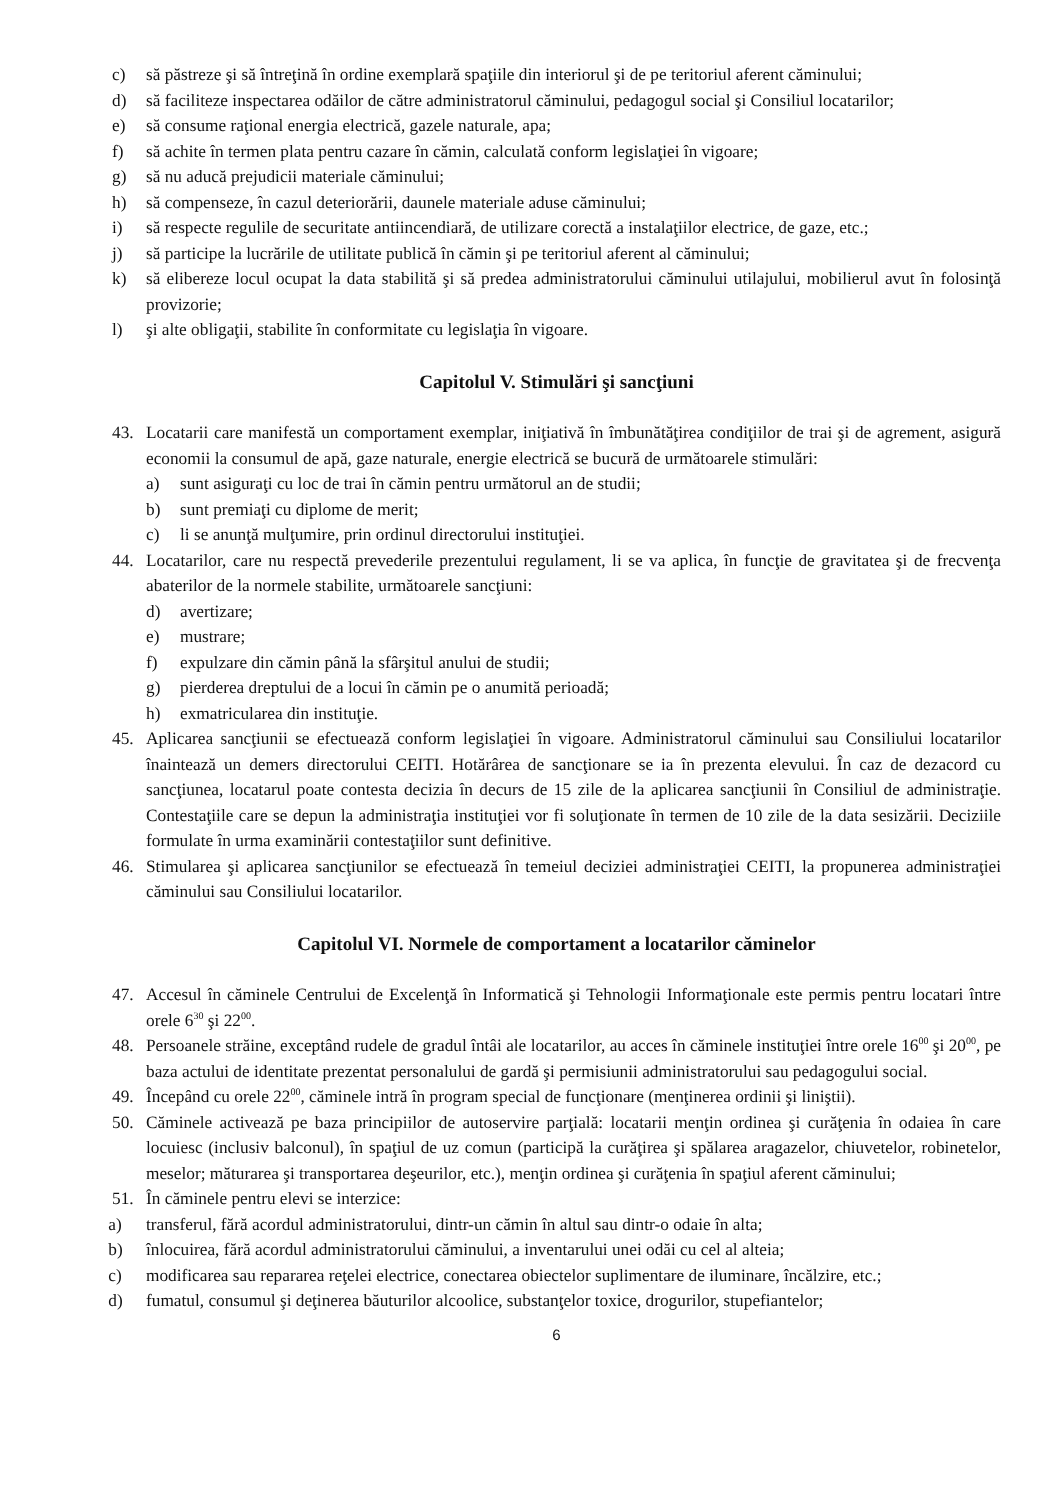c) să păstreze şi să întreţină în ordine exemplară spaţiile din interiorul şi de pe teritoriul aferent căminului;
d) să faciliteze inspectarea odăilor de către administratorul căminului, pedagogul social şi Consiliul locatarilor;
e) să consume raţional energia electrică, gazele naturale, apa;
f) să achite în termen plata pentru cazare în cămin, calculată conform legislaţiei în vigoare;
g) să nu aducă prejudicii materiale căminului;
h) să compenseze, în cazul deteriorării, daunele materiale aduse căminului;
i) să respecte regulile de securitate antiincendiară, de utilizare corectă a instalaţiilor electrice, de gaze, etc.;
j) să participe la lucrările de utilitate publică în cămin şi pe teritoriul aferent al căminului;
k) să elibereze locul ocupat la data stabilită şi să predea administratorului căminului utilajului, mobilierul avut în folosinţă provizorie;
l) şi alte obligaţii, stabilite în conformitate cu legislaţia în vigoare.
Capitolul V. Stimulări şi sancţiuni
43. Locatarii care manifestă un comportament exemplar, iniţiativă în îmbunătăţirea condiţiilor de trai şi de agrement, asigură economii la consumul de apă, gaze naturale, energie electrică se bucură de următoarele stimulări:
a) sunt asiguraţi cu loc de trai în cămin pentru următorul an de studii;
b) sunt premiaţi cu diplome de merit;
c) li se anunţă mulţumire, prin ordinul directorului instituţiei.
44. Locatarilor, care nu respectă prevederile prezentului regulament, li se va aplica, în funcţie de gravitatea şi de frecvenţa abaterilor de la normele stabilite, următoarele sancţiuni:
d) avertizare;
e) mustrare;
f) expulzare din cămin până la sfârşitul anului de studii;
g) pierderea dreptului de a locui în cămin pe o anumită perioadă;
h) exmatricularea din instituţie.
45. Aplicarea sancţiunii se efectuează conform legislaţiei în vigoare. Administratorul căminului sau Consiliului locatarilor înaintează un demers directorului CEITI. Hotărârea de sancţionare se ia în prezenta elevului. În caz de dezacord cu sancţiunea, locatarul poate contesta decizia în decurs de 15 zile de la aplicarea sancţiunii în Consiliul de administraţie. Contestaţiile care se depun la administraţia instituţiei vor fi soluţionate în termen de 10 zile de la data sesizării. Deciziile formulate în urma examinării contestaţiilor sunt definitive.
46. Stimularea şi aplicarea sancţiunilor se efectuează în temeiul deciziei administraţiei CEITI, la propunerea administraţiei căminului sau Consiliului locatarilor.
Capitolul VI. Normele de comportament a locatarilor căminelor
47. Accesul în căminele Centrului de Excelenţă în Informatică şi Tehnologii Informaţionale este permis pentru locatari între orele 6<sup>30</sup> şi 22<sup>00</sup>.
48. Persoanele străine, exceptând rudele de gradul întâi ale locatarilor, au acces în căminele instituţiei între orele 16<sup>00</sup> şi 20<sup>00</sup>, pe baza actului de identitate prezentat personalului de gardă şi permisiunii administratorului sau pedagogului social.
49. Începând cu orele 22<sup>00</sup>, căminele intră în program special de funcţionare (menţinerea ordinii şi liniştii).
50. Căminele activează pe baza principiilor de autoservire parţială: locatarii menţin ordinea şi curăţenia în odaiea în care locuiesc (inclusiv balconul), în spaţiul de uz comun (participă la curăţirea şi spălarea aragazelor, chiuvetelor, robinetelor, meselor; măturarea şi transportarea deşeurilor, etc.), menţin ordinea şi curăţenia în spaţiul aferent căminului;
51. În căminele pentru elevi se interzice:
a) transferul, fără acordul administratorului, dintr-un cămin în altul sau dintr-o odaie în alta;
b) înlocuirea, fără acordul administratorului căminului, a inventarului unei odăi cu cel al alteia;
c) modificarea sau repararea reţelei electrice, conectarea obiectelor suplimentare de iluminare, încălzire, etc.;
d) fumatul, consumul şi deţinerea băuturilor alcoolice, substanţelor toxice, drogurilor, stupefiantelor;
6